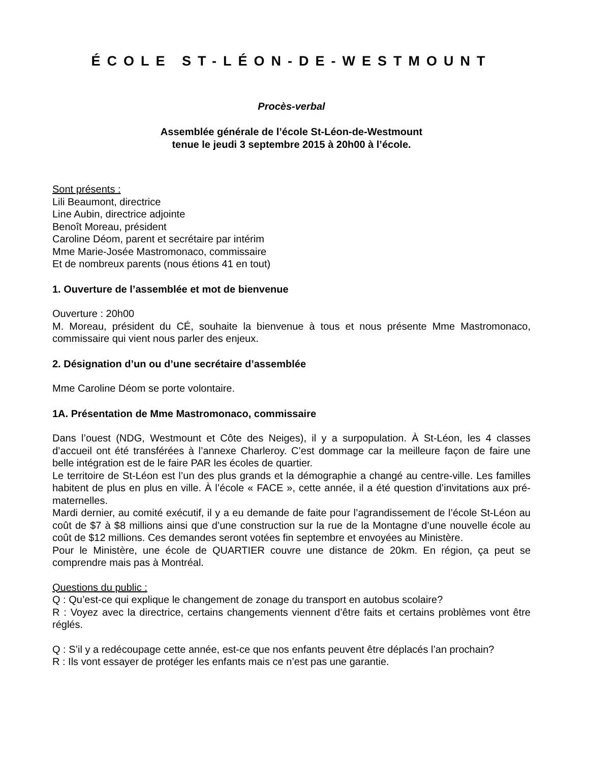ÉCOLE ST-LÉON-DE-WESTMOUNT
Procès-verbal
Assemblée générale de l’école St-Léon-de-Westmount
tenue le jeudi 3 septembre 2015 à 20h00 à l’école.
Sont présents :
Lili Beaumont, directrice
Line Aubin, directrice adjointe
Benoît Moreau, président
Caroline Déom, parent et secrétaire par intérim
Mme Marie-Josée Mastromonaco, commissaire
Et de nombreux parents (nous étions 41 en tout)
1. Ouverture de l’assemblée et mot de bienvenue
Ouverture : 20h00
M. Moreau, président du CÉ, souhaite la bienvenue à tous et nous présente Mme Mastromonaco, commissaire qui vient nous parler des enjeux.
2. Désignation d’un ou d’une secrétaire d’assemblée
Mme Caroline Déom se porte volontaire.
1A. Présentation de Mme Mastromonaco, commissaire
Dans l’ouest (NDG, Westmount et Côte des Neiges), il y a surpopulation. À St-Léon, les 4 classes d’accueil ont été transférées à l’annexe Charleroy. C’est dommage car la meilleure façon de faire une belle intégration est de le faire PAR les écoles de quartier.
Le territoire de St-Léon est l’un des plus grands et la démographie a changé au centre-ville. Les familles habitent de plus en plus en ville. À l’école « FACE », cette année, il a été question d’invitations aux pré-maternelles.
Mardi dernier, au comité exécutif, il y a eu demande de faite pour l’agrandissement de l’école St-Léon au coût de $7 à $8 millions ainsi que d’une construction sur la rue de la Montagne d’une nouvelle école au coût de $12 millions. Ces demandes seront votées fin septembre et envoyées au Ministère.
Pour le Ministère, une école de QUARTIER couvre une distance de 20km. En région, ça peut se comprendre mais pas à Montréal.
Questions du public :
Q : Qu’est-ce qui explique le changement de zonage du transport en autobus scolaire?
R : Voyez avec la directrice, certains changements viennent d’être faits et certains problèmes vont être réglés.
Q : S’il y a redécoupage cette année, est-ce que nos enfants peuvent être déplacés l’an prochain?
R : Ils vont essayer de protéger les enfants mais ce n’est pas une garantie.